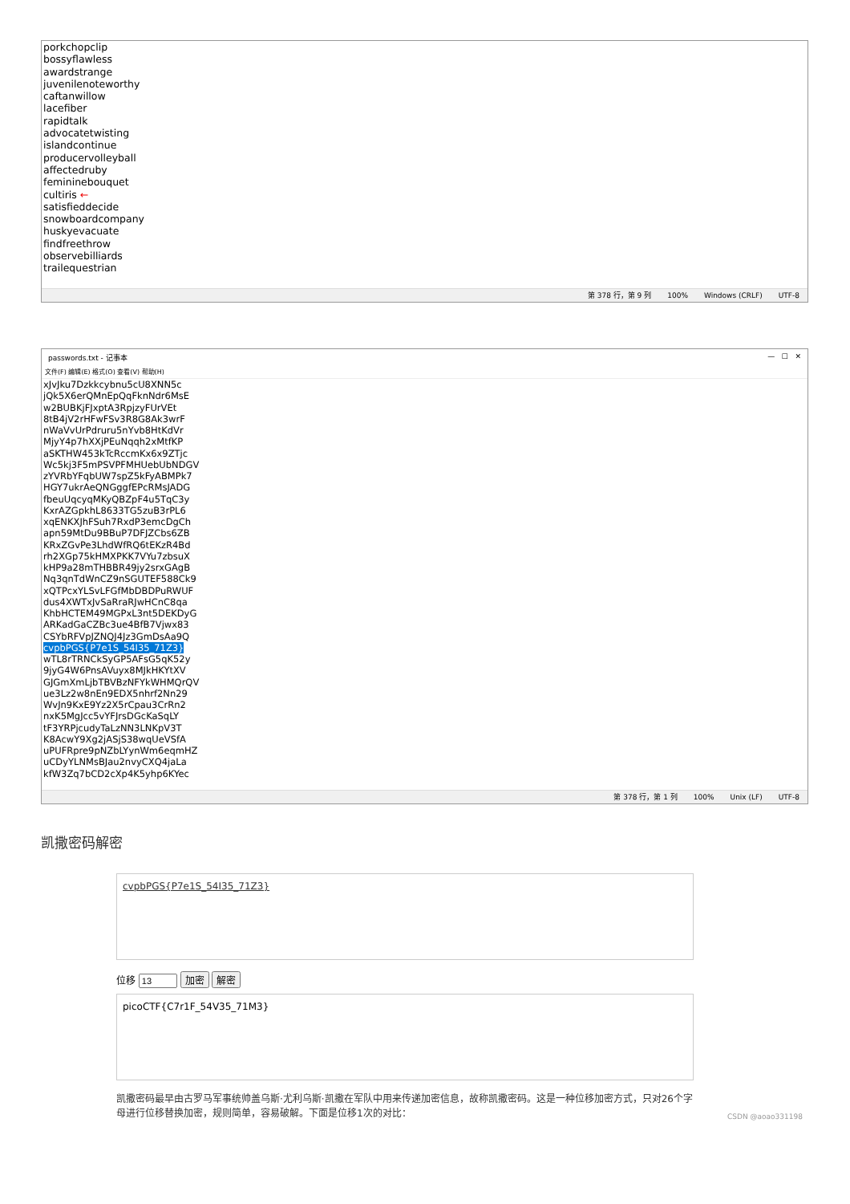porkchopclip
bossyflawless
awardstrange
juvenilenoteworthy
caftanwillow
lacefiber
rapidtalk
advocatetwisting
islandcontinue
producervolleyball
affectedruby
femininebouquet
cultiris ←
satisfieddecide
snowboardcompany
huskyevacuate
findfreethrow
observebilliards
trailequestrian
第 378 行，第 9 列 100% Windows (CRLF) UTF-8
passwords.txt - 记事本 — ☐ ✕
文件(F) 编辑(E) 格式(O) 查看(V) 帮助(H)
xJvJku7Dzkkcybnu5cU8XNN5c
jQk5X6erQMnEpQqFknNdr6MsE
w2BUBKjFJxptA3RpjzyFUrVEt
8tB4jV2rHFwFSv3R8G8Ak3wrF
nWaVvUrPdruru5nYvb8HtKdVr
MjyY4p7hXXjPEuNqqh2xMtfKP
aSKTHW453kTcRccmKx6x9ZTjc
Wc5kj3F5mPSVPFMHUebUbNDGV
zYVRbYFqbUW7spZ5kFyABMPk7
HGY7ukrAeQNGggfEPcRMsJADG
fbeuUqcyqMKyQBZpF4u5TqC3y
KxrAZGpkhL8633TG5zuB3rPL6
xqENKXJhFSuh7RxdP3emcDgCh
apn59MtDu9BBuP7DFJZCbs6ZB
KRxZGvPe3LhdWfRQ6tEKzR4Bd
rh2XGp75kHMXPKK7VYu7zbsuX
kHP9a28mTHBBR49jy2srxGAgB
Nq3qnTdWnCZ9nSGUTEF588Ck9
xQTPcxYLSvLFGfMbDBDPuRWUF
dus4XWTxJvSaRraRJwHCnC8qa
KhbHCTEM49MGPxL3nt5DEKDyG
ARKadGaCZBc3ue4BfB7Vjwx83
CSYbRFVpJZNQJ4Jz3GmDsAa9Q
cvpbPGS{P7e1S_54I35_71Z3}
wTL8rTRNCkSyGP5AFsG5qK52y
9jyG4W6PnsAVuyx8MJkHKYtXV
GJGmXmLjbTBVBzNFYkWHMQrQV
ue3Lz2w8nEn9EDX5nhrf2Nn29
WvJn9KxE9Yz2X5rCpau3CrRn2
nxK5MgJcc5vYFJrsDGcKaSqLY
tF3YRPjcudyTaLzNN3LNKpV3T
K8AcwY9Xg2jASjS38wqUeVSfA
uPUFRpre9pNZbLYynWm6eqmHZ
uCDyYLNMsBJau2nvyCXQ4jaLa
kfW3Zq7bCD2cXp4K5yhp6KYec
第 378 行，第 1 列 100% Unix (LF) UTF-8
凯撒密码解密
cvpbPGS{P7e1S_54I35_71Z3}
位移 加密 解密
picoCTF{C7r1F_54V35_71M3}
凯撒密码最早由古罗马军事统帅盖乌斯·尤利乌斯·凯撒在军队中用来传递加密信息，故称凯撒密码。这是一种位移加密方式，只对26个字母进行位移替换加密，规则简单，容易破解。下面是位移1次的对比：
CSDN @aoao331198